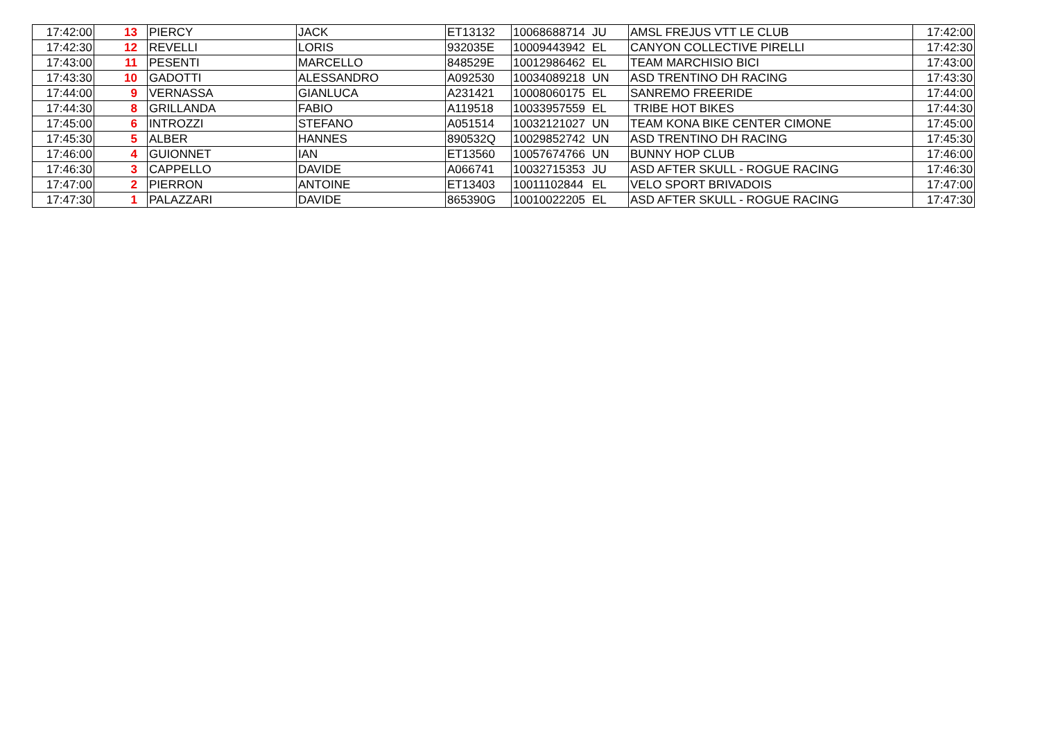| 17:42:00 | 13 | PIERCY | JACK | ET13132 | 10068688714 | JU | AMSL FREJUS VTT LE CLUB | 17:42:00 |
| 17:42:30 | 12 | REVELLI | LORIS | 932035E | 10009443942 | EL | CANYON COLLECTIVE PIRELLI | 17:42:30 |
| 17:43:00 | 11 | PESENTI | MARCELLO | 848529E | 10012986462 | EL | TEAM MARCHISIO BICI | 17:43:00 |
| 17:43:30 | 10 | GADOTTI | ALESSANDRO | A092530 | 10034089218 | UN | ASD TRENTINO DH RACING | 17:43:30 |
| 17:44:00 | 9 | VERNASSA | GIANLUCA | A231421 | 10008060175 | EL | SANREMO FREERIDE | 17:44:00 |
| 17:44:30 | 8 | GRILLANDA | FABIO | A119518 | 10033957559 | EL | TRIBE HOT BIKES | 17:44:30 |
| 17:45:00 | 6 | INTROZZI | STEFANO | A051514 | 10032121027 | UN | TEAM KONA BIKE CENTER CIMONE | 17:45:00 |
| 17:45:30 | 5 | ALBER | HANNES | 890532Q | 10029852742 | UN | ASD TRENTINO DH RACING | 17:45:30 |
| 17:46:00 | 4 | GUIONNET | IAN | ET13560 | 10057674766 | UN | BUNNY HOP CLUB | 17:46:00 |
| 17:46:30 | 3 | CAPPELLO | DAVIDE | A066741 | 10032715353 | JU | ASD AFTER SKULL - ROGUE RACING | 17:46:30 |
| 17:47:00 | 2 | PIERRON | ANTOINE | ET13403 | 10011102844 | EL | VELO SPORT BRIVADOIS | 17:47:00 |
| 17:47:30 | 1 | PALAZZARI | DAVIDE | 865390G | 10010022205 | EL | ASD AFTER SKULL - ROGUE RACING | 17:47:30 |